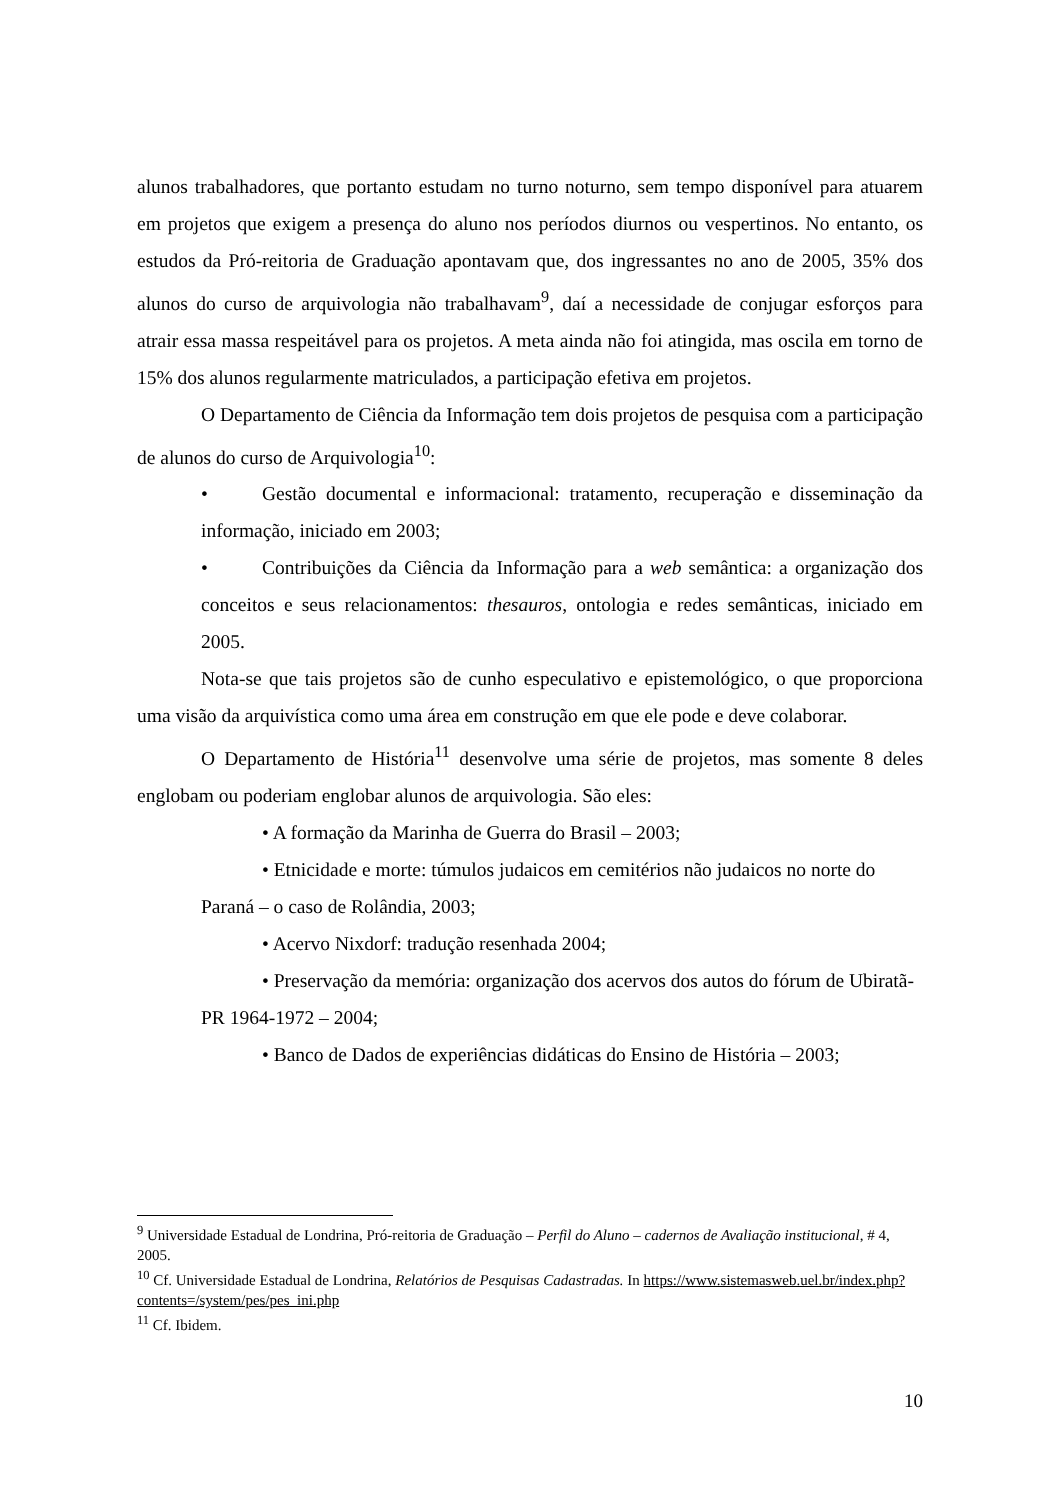alunos trabalhadores, que portanto estudam no turno noturno, sem tempo disponível para atuarem em projetos que exigem a presença do aluno nos períodos diurnos ou vespertinos. No entanto, os estudos da Pró-reitoria de Graduação apontavam que, dos ingressantes no ano de 2005, 35% dos alunos do curso de arquivologia não trabalhavam<sup>9</sup>, daí a necessidade de conjugar esforços para atrair essa massa respeitável para os projetos. A meta ainda não foi atingida, mas oscila em torno de 15% dos alunos regularmente matriculados, a participação efetiva em projetos.
O Departamento de Ciência da Informação tem dois projetos de pesquisa com a participação de alunos do curso de Arquivologia<sup>10</sup>:
• Gestão documental e informacional: tratamento, recuperação e disseminação da informação, iniciado em 2003;
• Contribuições da Ciência da Informação para a web semântica: a organização dos conceitos e seus relacionamentos: thesauros, ontologia e redes semânticas, iniciado em 2005.
Nota-se que tais projetos são de cunho especulativo e epistemológico, o que proporciona uma visão da arquivística como uma área em construção em que ele pode e deve colaborar.
O Departamento de História<sup>11</sup> desenvolve uma série de projetos, mas somente 8 deles englobam ou poderiam englobar alunos de arquivologia. São eles:
• A formação da Marinha de Guerra do Brasil – 2003;
• Etnicidade e morte: túmulos judaicos em cemitérios não judaicos no norte do Paraná – o caso de Rolândia, 2003;
• Acervo Nixdorf: tradução resenhada 2004;
• Preservação da memória: organização dos acervos dos autos do fórum de Ubiratã-PR 1964-1972 – 2004;
• Banco de Dados de experiências didáticas do Ensino de História – 2003;
<sup>9</sup> Universidade Estadual de Londrina, Pró-reitoria de Graduação – Perfil do Aluno – cadernos de Avaliação institucional, # 4, 2005.
<sup>10</sup> Cf. Universidade Estadual de Londrina, Relatórios de Pesquisas Cadastradas. In https://www.sistemasweb.uel.br/index.php?contents=/system/pes/pes_ini.php
<sup>11</sup> Cf. Ibidem.
10